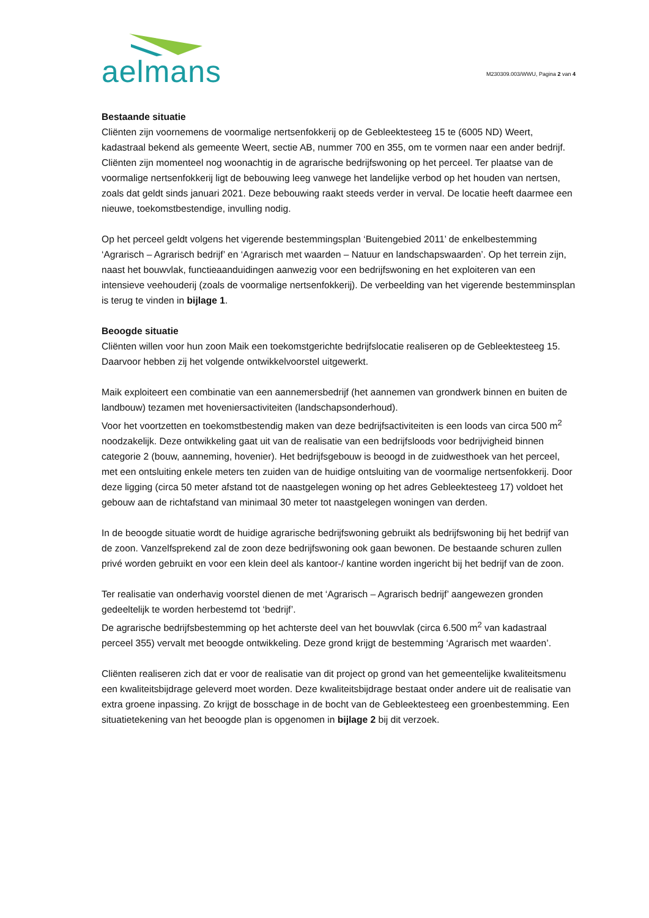aelmans
M230309.003/WWU, Pagina 2 van 4
Bestaande situatie
Cliënten zijn voornemens de voormalige nertsenfokkerij op de Gebleektesteeg 15 te (6005 ND) Weert, kadastraal bekend als gemeente Weert, sectie AB, nummer 700 en 355, om te vormen naar een ander bedrijf. Cliënten zijn momenteel nog woonachtig in de agrarische bedrijfswoning op het perceel. Ter plaatse van de voormalige nertsenfokkerij ligt de bebouwing leeg vanwege het landelijke verbod op het houden van nertsen, zoals dat geldt sinds januari 2021. Deze bebouwing raakt steeds verder in verval. De locatie heeft daarmee een nieuwe, toekomstbestendige, invulling nodig.
Op het perceel geldt volgens het vigerende bestemmingsplan ‘Buitengebied 2011’ de enkelbestemming ‘Agrarisch – Agrarisch bedrijf’ en ‘Agrarisch met waarden – Natuur en landschapswaarden’. Op het terrein zijn, naast het bouwvlak, functieaanduidingen aanwezig voor een bedrijfswoning en het exploiteren van een intensieve veehouderij (zoals de voormalige nertsenfokkerij). De verbeelding van het vigerende bestemminsplan is terug te vinden in bijlage 1.
Beoogde situatie
Cliënten willen voor hun zoon Maik een toekomstgerichte bedrijfslocatie realiseren op de Gebleektesteeg 15. Daarvoor hebben zij het volgende ontwikkelvoorstel uitgewerkt.
Maik exploiteert een combinatie van een aannemersbedrijf (het aannemen van grondwerk binnen en buiten de landbouw) tezamen met hoveniersactiviteiten (landschapsonderhoud).
Voor het voortzetten en toekomstbestendig maken van deze bedrijfsactiviteiten is een loods van circa 500 m<sup>2</sup> noodzakelijk. Deze ontwikkeling gaat uit van de realisatie van een bedrijfsloods voor bedrijvigheid binnen categorie 2 (bouw, aanneming, hovenier). Het bedrijfsgebouw is beoogd in de zuidwesthoek van het perceel, met een ontsluiting enkele meters ten zuiden van de huidige ontsluiting van de voormalige nertsenfokkerij. Door deze ligging (circa 50 meter afstand tot de naastgelegen woning op het adres Gebleektesteeg 17) voldoet het gebouw aan de richtafstand van minimaal 30 meter tot naastgelegen woningen van derden.
In de beoogde situatie wordt de huidige agrarische bedrijfswoning gebruikt als bedrijfswoning bij het bedrijf van de zoon. Vanzelfsprekend zal de zoon deze bedrijfswoning ook gaan bewonen. De bestaande schuren zullen privé worden gebruikt en voor een klein deel als kantoor-/ kantine worden ingericht bij het bedrijf van de zoon.
Ter realisatie van onderhavig voorstel dienen de met ‘Agrarisch – Agrarisch bedrijf’ aangewezen gronden gedeeltelijk te worden herbestemd tot ‘bedrijf’.
De agrarische bedrijfsbestemming op het achterste deel van het bouwvlak (circa 6.500 m<sup>2</sup> van kadastraal perceel 355) vervalt met beoogde ontwikkeling. Deze grond krijgt de bestemming ‘Agrarisch met waarden’.
Cliënten realiseren zich dat er voor de realisatie van dit project op grond van het gemeentelijke kwaliteitsmenu een kwaliteitsbijdrage geleverd moet worden. Deze kwaliteitsbijdrage bestaat onder andere uit de realisatie van extra groene inpassing. Zo krijgt de bosschage in de bocht van de Gebleektesteeg een groenbestemming. Een situatietekening van het beoogde plan is opgenomen in bijlage 2 bij dit verzoek.